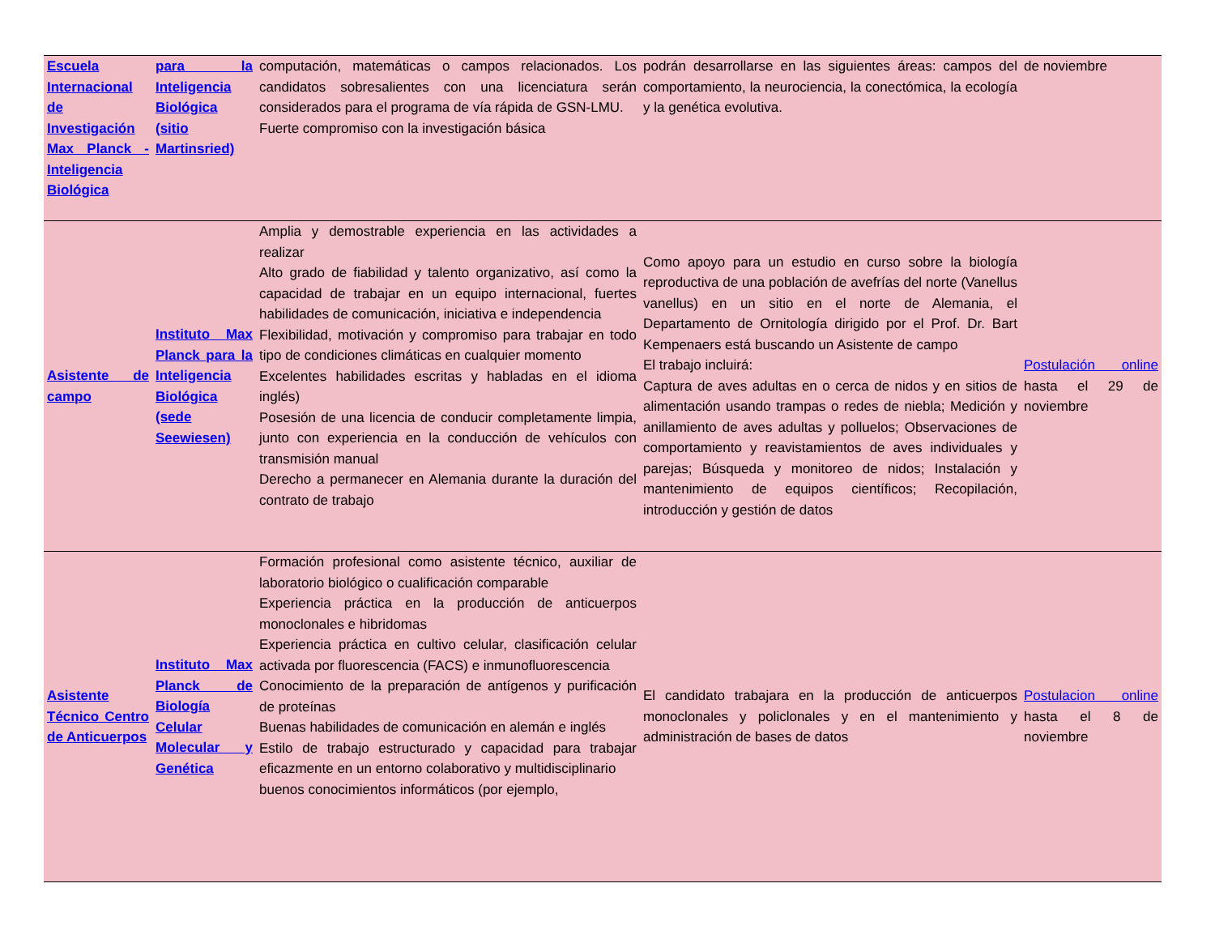| Escuela Internacional de Investigación Max Planck - Inteligencia Biológica | para la Inteligencia Biológica (sitio Martinsried) | computación, matemáticas o campos relacionados. Los candidatos sobresalientes con una licenciatura serán considerados para el programa de vía rápida de GSN-LMU. Fuerte compromiso con la investigación básica | podrán desarrollarse en las siguientes áreas: campos del comportamiento, la neurociencia, la conectómica, la ecología y la genética evolutiva. | de noviembre |
| Asistente de campo | Instituto Max Planck para la Inteligencia Biológica (sede Seewiesen) | Amplia y demostrable experiencia en las actividades a realizar Alto grado de fiabilidad y talento organizativo, así como la capacidad de trabajar en un equipo internacional, fuertes habilidades de comunicación, iniciativa e independencia Flexibilidad, motivación y compromiso para trabajar en todo tipo de condiciones climáticas en cualquier momento Excelentes habilidades escritas y habladas en el idioma inglés) Posesión de una licencia de conducir completamente limpia, junto con experiencia en la conducción de vehículos con transmisión manual Derecho a permanecer en Alemania durante la duración del contrato de trabajo | Como apoyo para un estudio en curso sobre la biología reproductiva de una población de avefrías del norte (Vanellus vanellus) en un sitio en el norte de Alemania, el Departamento de Ornitología dirigido por el Prof. Dr. Bart Kempenaers está buscando un Asistente de campo El trabajo incluirá: Captura de aves adultas en o cerca de nidos y en sitios de alimentación usando trampas o redes de niebla; Medición y anillamiento de aves adultas y polluelos; Observaciones de comportamiento y reavistamientos de aves individuales y parejas; Búsqueda y monitoreo de nidos; Instalación y mantenimiento de equipos científicos; Recopilación, introducción y gestión de datos | Postulación online hasta el 29 de noviembre |
| Asistente Técnico Centro de Anticuerpos | Instituto Max Planck de Biología Celular Molecular y Genética | Formación profesional como asistente técnico, auxiliar de laboratorio biológico o cualificación comparable Experiencia práctica en la producción de anticuerpos monoclonales e hibridomas Experiencia práctica en cultivo celular, clasificación celular activada por fluorescencia (FACS) e inmunofluorescencia Conocimiento de la preparación de antígenos y purificación de proteínas Buenas habilidades de comunicación en alemán e inglés Estilo de trabajo estructurado y capacidad para trabajar eficazmente en un entorno colaborativo y multidisciplinario buenos conocimientos informáticos (por ejemplo, | El candidato trabajara en la producción de anticuerpos monoclonales y policlonales y en el mantenimiento y administración de bases de datos | Postulacion online hasta el 8 de noviembre |